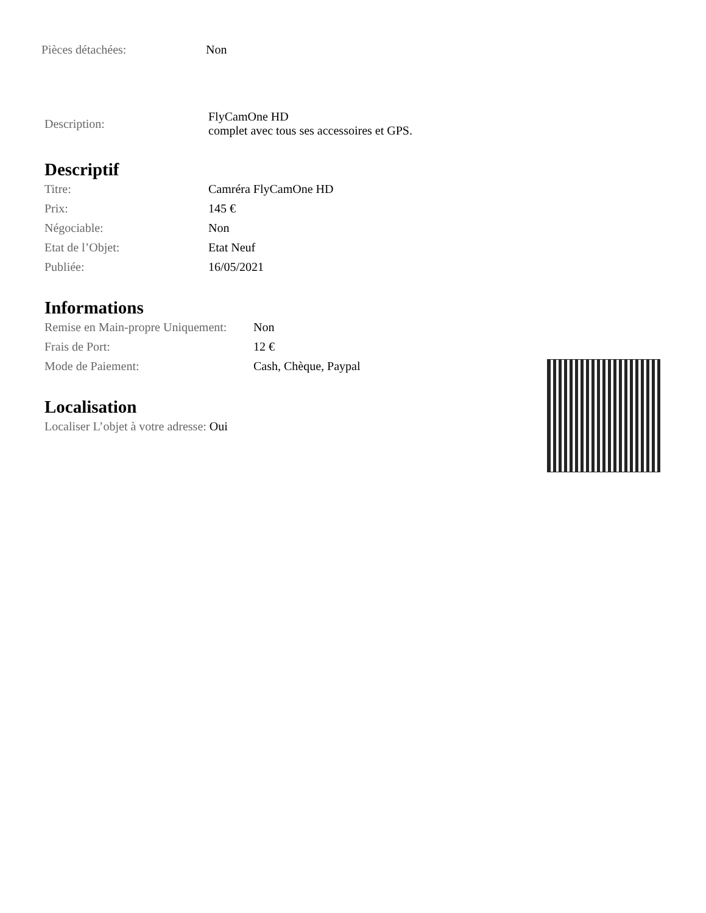| Pièces détachées: | Non |
| Description: | FlyCamOne HD complet avec tous ses accessoires et GPS. |
Descriptif
| Titre: | Camréra FlyCamOne HD |
| Prix: | 145 € |
| Négociable: | Non |
| Etat de l’Objet: | Etat Neuf |
| Publiée: | 16/05/2021 |
Informations
| Remise en Main-propre Uniquement: | Non |
| Frais de Port: | 12 € |
| Mode de Paiement: | Cash, Chèque, Paypal |
Localisation
Localiser L’objet à votre adresse: Oui